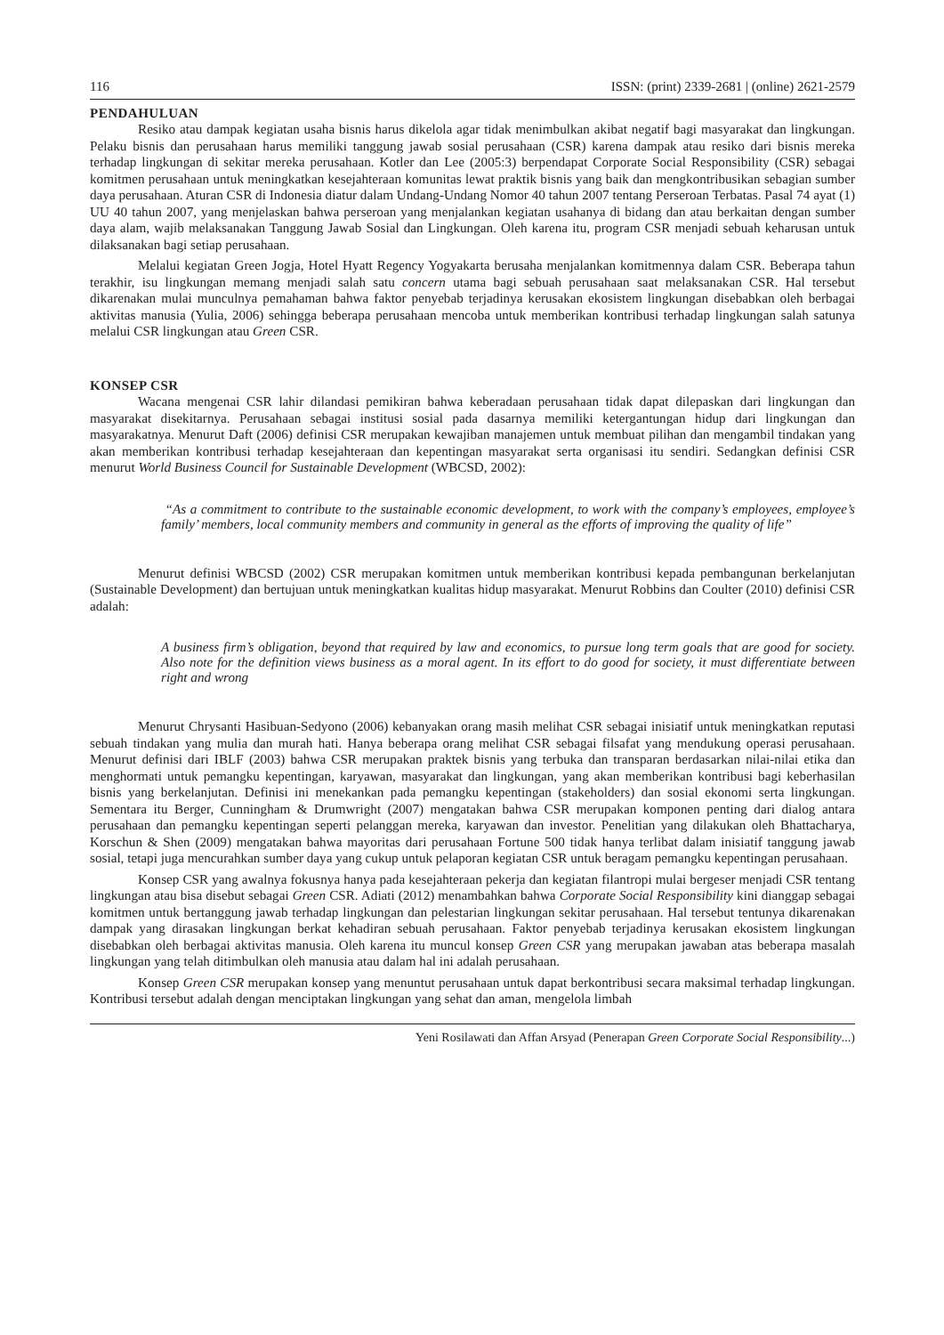116 ISSN: (print) 2339-2681 | (online) 2621-2579
PENDAHULUAN
Resiko atau dampak kegiatan usaha bisnis harus dikelola agar tidak menimbulkan akibat negatif bagi masyarakat dan lingkungan. Pelaku bisnis dan perusahaan harus memiliki tanggung jawab sosial perusahaan (CSR) karena dampak atau resiko dari bisnis mereka terhadap lingkungan di sekitar mereka perusahaan. Kotler dan Lee (2005:3) berpendapat Corporate Social Responsibility (CSR) sebagai komitmen perusahaan untuk meningkatkan kesejahteraan komunitas lewat praktik bisnis yang baik dan mengkontribusikan sebagian sumber daya perusahaan. Aturan CSR di Indonesia diatur dalam Undang-Undang Nomor 40 tahun 2007 tentang Perseroan Terbatas. Pasal 74 ayat (1) UU 40 tahun 2007, yang menjelaskan bahwa perseroan yang menjalankan kegiatan usahanya di bidang dan atau berkaitan dengan sumber daya alam, wajib melaksanakan Tanggung Jawab Sosial dan Lingkungan. Oleh karena itu, program CSR menjadi sebuah keharusan untuk dilaksanakan bagi setiap perusahaan.
Melalui kegiatan Green Jogja, Hotel Hyatt Regency Yogyakarta berusaha menjalankan komitmennya dalam CSR. Beberapa tahun terakhir, isu lingkungan memang menjadi salah satu concern utama bagi sebuah perusahaan saat melaksanakan CSR. Hal tersebut dikarenakan mulai munculnya pemahaman bahwa faktor penyebab terjadinya kerusakan ekosistem lingkungan disebabkan oleh berbagai aktivitas manusia (Yulia, 2006) sehingga beberapa perusahaan mencoba untuk memberikan kontribusi terhadap lingkungan salah satunya melalui CSR lingkungan atau Green CSR.
KONSEP CSR
Wacana mengenai CSR lahir dilandasi pemikiran bahwa keberadaan perusahaan tidak dapat dilepaskan dari lingkungan dan masyarakat disekitarnya. Perusahaan sebagai institusi sosial pada dasarnya memiliki ketergantungan hidup dari lingkungan dan masyarakatnya. Menurut Daft (2006) definisi CSR merupakan kewajiban manajemen untuk membuat pilihan dan mengambil tindakan yang akan memberikan kontribusi terhadap kesejahteraan dan kepentingan masyarakat serta organisasi itu sendiri. Sedangkan definisi CSR menurut World Business Council for Sustainable Development (WBCSD, 2002):
“As a commitment to contribute to the sustainable economic development, to work with the company’s employees, employee’s family’ members, local community members and community in general as the efforts of improving the quality of life”
Menurut definisi WBCSD (2002) CSR merupakan komitmen untuk memberikan kontribusi kepada pembangunan berkelanjutan (Sustainable Development) dan bertujuan untuk meningkatkan kualitas hidup masyarakat. Menurut Robbins dan Coulter (2010) definisi CSR adalah:
A business firm’s obligation, beyond that required by law and economics, to pursue long term goals that are good for society. Also note for the definition views business as a moral agent. In its effort to do good for society, it must differentiate between right and wrong
Menurut Chrysanti Hasibuan-Sedyono (2006) kebanyakan orang masih melihat CSR sebagai inisiatif untuk meningkatkan reputasi sebuah tindakan yang mulia dan murah hati. Hanya beberapa orang melihat CSR sebagai filsafat yang mendukung operasi perusahaan. Menurut definisi dari IBLF (2003) bahwa CSR merupakan praktek bisnis yang terbuka dan transparan berdasarkan nilai-nilai etika dan menghormati untuk pemangku kepentingan, karyawan, masyarakat dan lingkungan, yang akan memberikan kontribusi bagi keberhasilan bisnis yang berkelanjutan. Definisi ini menekankan pada pemangku kepentingan (stakeholders) dan sosial ekonomi serta lingkungan. Sementara itu Berger, Cunningham & Drumwright (2007) mengatakan bahwa CSR merupakan komponen penting dari dialog antara perusahaan dan pemangku kepentingan seperti pelanggan mereka, karyawan dan investor. Penelitian yang dilakukan oleh Bhattacharya, Korschun & Shen (2009) mengatakan bahwa mayoritas dari perusahaan Fortune 500 tidak hanya terlibat dalam inisiatif tanggung jawab sosial, tetapi juga mencurahkan sumber daya yang cukup untuk pelaporan kegiatan CSR untuk beragam pemangku kepentingan perusahaan.
Konsep CSR yang awalnya fokusnya hanya pada kesejahteraan pekerja dan kegiatan filantropi mulai bergeser menjadi CSR tentang lingkungan atau bisa disebut sebagai Green CSR. Adiati (2012) menambahkan bahwa Corporate Social Responsibility kini dianggap sebagai komitmen untuk bertanggung jawab terhadap lingkungan dan pelestarian lingkungan sekitar perusahaan. Hal tersebut tentunya dikarenakan dampak yang dirasakan lingkungan berkat kehadiran sebuah perusahaan. Faktor penyebab terjadinya kerusakan ekosistem lingkungan disebabkan oleh berbagai aktivitas manusia. Oleh karena itu muncul konsep Green CSR yang merupakan jawaban atas beberapa masalah lingkungan yang telah ditimbulkan oleh manusia atau dalam hal ini adalah perusahaan.
Konsep Green CSR merupakan konsep yang menuntut perusahaan untuk dapat berkontribusi secara maksimal terhadap lingkungan. Kontribusi tersebut adalah dengan menciptakan lingkungan yang sehat dan aman, mengelola limbah
Yeni Rosilawati dan Affan Arsyad (Penerapan Green Corporate Social Responsibility...)